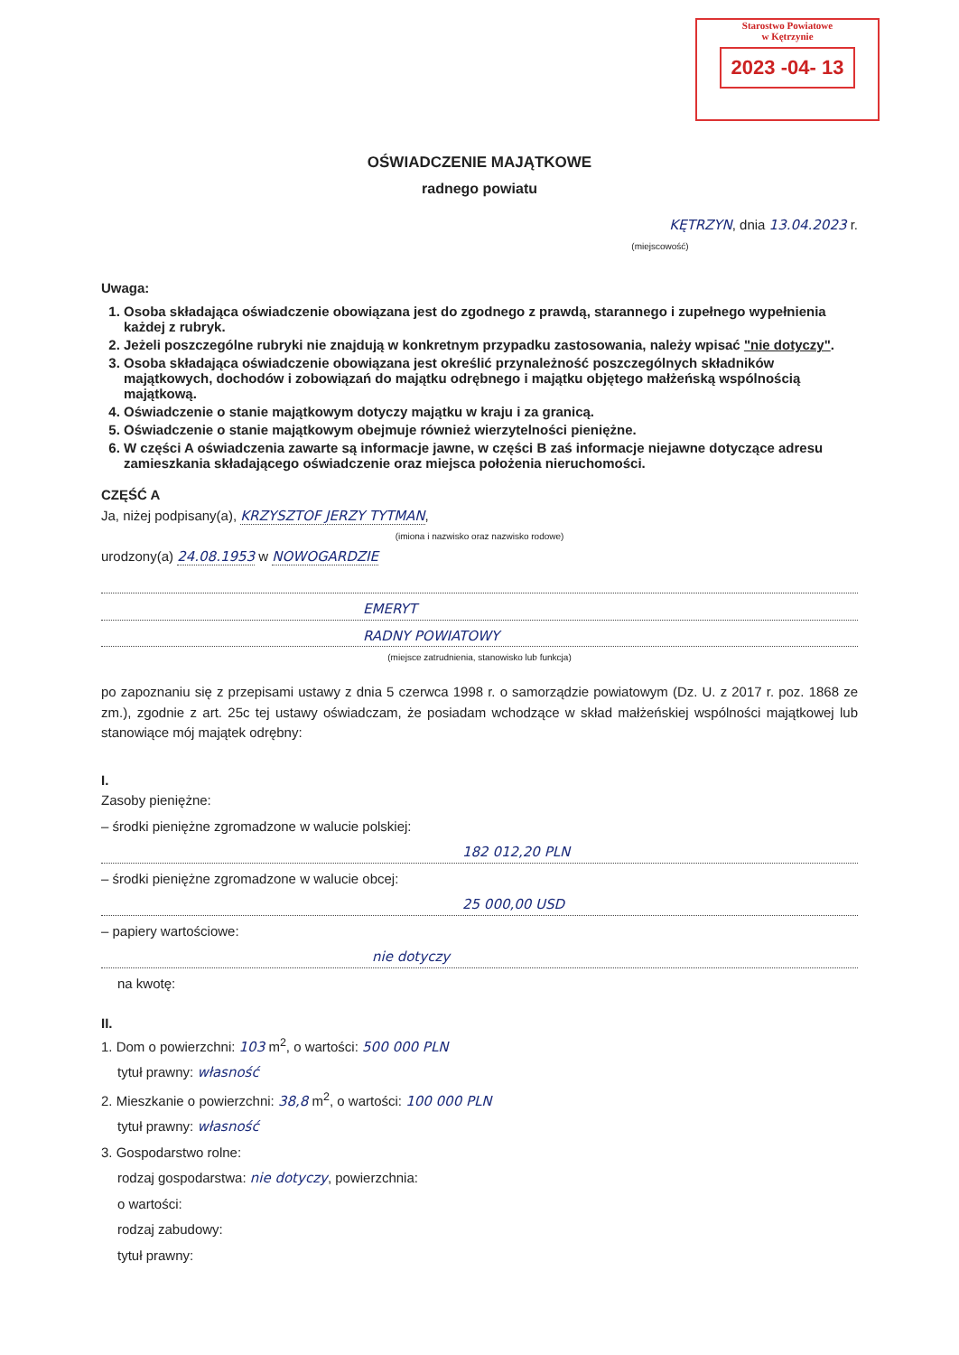Starostwo Powiatowe
w Kętrzynie
2023 -04- 13
OŚWIADCZENIE MAJĄTKOWE
radnego powiatu
KĘTRZYN, dnia 13.04.2023 r.
(miejscowość)
Uwaga:
1. Osoba składająca oświadczenie obowiązana jest do zgodnego z prawdą, starannego i zupełnego wypełnienia każdej z rubryk.
2. Jeżeli poszczególne rubryki nie znajdują w konkretnym przypadku zastosowania, należy wpisać "nie dotyczy".
3. Osoba składająca oświadczenie obowiązana jest określić przynależność poszczególnych składników majątkowych, dochodów i zobowiązań do majątku odrębnego i majątku objętego małżeńską wspólnością majątkową.
4. Oświadczenie o stanie majątkowym dotyczy majątku w kraju i za granicą.
5. Oświadczenie o stanie majątkowym obejmuje również wierzytelności pieniężne.
6. W części A oświadczenia zawarte są informacje jawne, w części B zaś informacje niejawne dotyczące adresu zamieszkania składającego oświadczenie oraz miejsca położenia nieruchomości.
CZĘŚĆ A
Ja, niżej podpisany(a), KRZYSZTOF JERZY TYTMAN,
(imiona i nazwisko oraz nazwisko rodowe)
urodzony(a) 24.08.1953 w NOWOGARDZIE
EMERYT
RADNY POWIATOWY
(miejsce zatrudnienia, stanowisko lub funkcja)
po zapoznaniu się z przepisami ustawy z dnia 5 czerwca 1998 r. o samorządzie powiatowym (Dz. U. z 2017 r. poz. 1868 ze zm.), zgodnie z art. 25c tej ustawy oświadczam, że posiadam wchodzące w skład małżeńskiej wspólności majątkowej lub stanowiące mój majątek odrębny:
I.
Zasoby pieniężne:
– środki pieniężne zgromadzone w walucie polskiej:
182 012,20 PLN
– środki pieniężne zgromadzone w walucie obcej:
25 000,00 USD
– papiery wartościowe:
nie dotyczy
na kwotę:
II.
1. Dom o powierzchni: 103 m<sup>2</sup>, o wartości: 500 000 PLN
tytuł prawny: własność
2. Mieszkanie o powierzchni: 38,8 m<sup>2</sup>, o wartości: 100 000 PLN
tytuł prawny: własność
3. Gospodarstwo rolne:
rodzaj gospodarstwa: nie dotyczy, powierzchnia:
o wartości:
rodzaj zabudowy:
tytuł prawny: